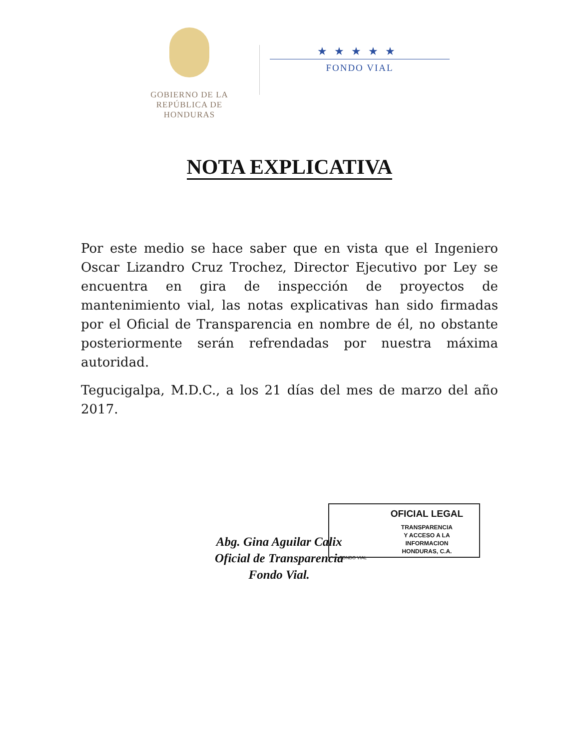GOBIERNO DE LA
REPÚBLICA DE HONDURAS
★★★★★
FONDO VIAL
NOTA EXPLICATIVA
Por este medio se hace saber que en vista que el Ingeniero Oscar Lizandro Cruz Trochez, Director Ejecutivo por Ley se encuentra en gira de inspección de proyectos de mantenimiento vial, las notas explicativas han sido firmadas por el Oficial de Transparencia en nombre de él, no obstante posteriormente serán refrendadas por nuestra máxima autoridad.
Tegucigalpa, M.D.C., a los 21 días del mes de marzo del año 2017.
Abg. Gina Aguilar Calix
Oficial de Transparencia
Fondo Vial.
OFICIAL LEGAL
TRANSPARENCIA
Y ACCESO A LA
INFORMACION
HONDURAS, C.A.
FONDO VIAL